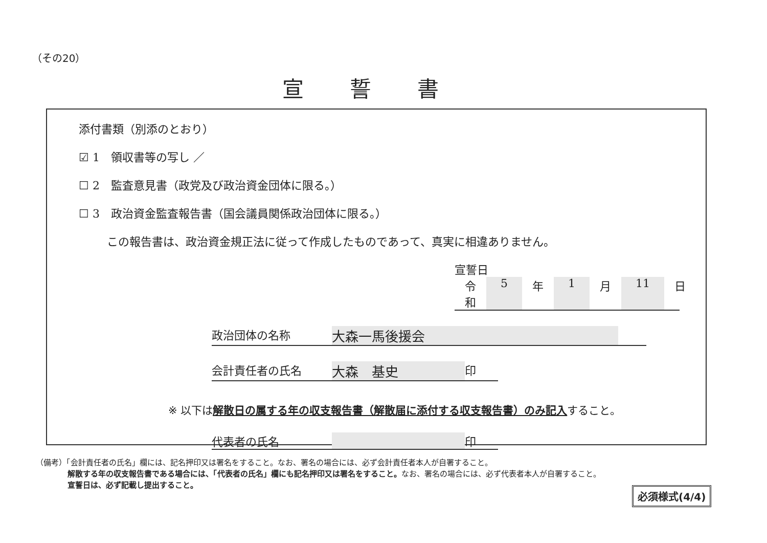（その20）
宣誓書
添付書類（別添のとおり）
☑ 1　領収書等の写し ／
☐ 2　監査意見書（政党及び政治資金団体に限る。）
☐ 3　政治資金監査報告書（国会議員関係政治団体に限る。）
この報告書は、政治資金規正法に従って作成したものであって、真実に相違ありません。
宣誓日
令和 5 年 1 月 11 日
政治団体の名称 大森一馬後援会
会計責任者の氏名 大森　基史 印
※ 以下は解散日の属する年の収支報告書（解散届に添付する収支報告書）のみ記入すること。
代表者の氏名 印
（備考）「会計責任者の氏名」欄には、記名押印又は署名をすること。なお、署名の場合には、必ず会計責任者本人が自署すること。
解散する年の収支報告書である場合には、「代表者の氏名」欄にも記名押印又は署名をすること。なお、署名の場合には、必ず代表者本人が自署すること。
宣誓日は、必ず記載し提出すること。
必須様式(4/4)